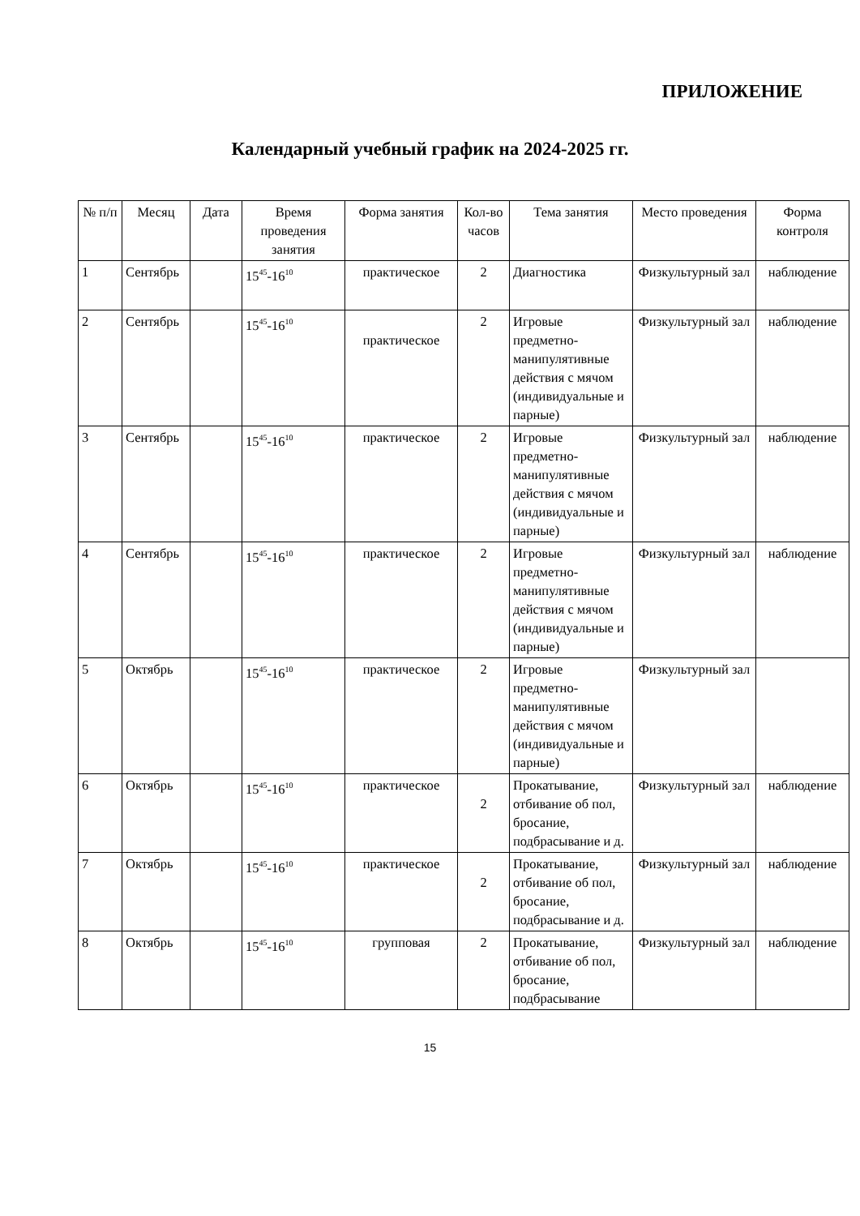ПРИЛОЖЕНИЕ
Календарный учебный график на 2024-2025 гг.
| № п/п | Месяц | Дата | Время проведения занятия | Форма занятия | Кол-во часов | Тема занятия | Место проведения | Форма контроля |
| --- | --- | --- | --- | --- | --- | --- | --- | --- |
| 1 | Сентябрь | | 15<sup>45</sup>-16<sup>10</sup> | практическое | 2 | Диагностика | Физкультурный зал | наблюдение |
| 2 | Сентябрь | | 15<sup>45</sup>-16<sup>10</sup> | практическое | 2 | Игровые предметно-манипулятивные действия с мячом (индивидуальные и парные) | Физкультурный зал | наблюдение |
| 3 | Сентябрь | | 15<sup>45</sup>-16<sup>10</sup> | практическое | 2 | Игровые предметно-манипулятивные действия с мячом (индивидуальные и парные) | Физкультурный зал | наблюдение |
| 4 | Сентябрь | | 15<sup>45</sup>-16<sup>10</sup> | практическое | 2 | Игровые предметно-манипулятивные действия с мячом (индивидуальные и парные) | Физкультурный зал | наблюдение |
| 5 | Октябрь | | 15<sup>45</sup>-16<sup>10</sup> | практическое | 2 | Игровые предметно-манипулятивные действия с мячом (индивидуальные и парные) | Физкультурный зал | |
| 6 | Октябрь | | 15<sup>45</sup>-16<sup>10</sup> | практическое | 2 | Прокатывание, отбивание об пол, бросание, подбрасывание и д. | Физкультурный зал | наблюдение |
| 7 | Октябрь | | 15<sup>45</sup>-16<sup>10</sup> | практическое | 2 | Прокатывание, отбивание об пол, бросание, подбрасывание и д. | Физкультурный зал | наблюдение |
| 8 | Октябрь | | 15<sup>45</sup>-16<sup>10</sup> | групповая | 2 | Прокатывание, отбивание об пол, бросание, подбрасывание | Физкультурный зал | наблюдение |
15